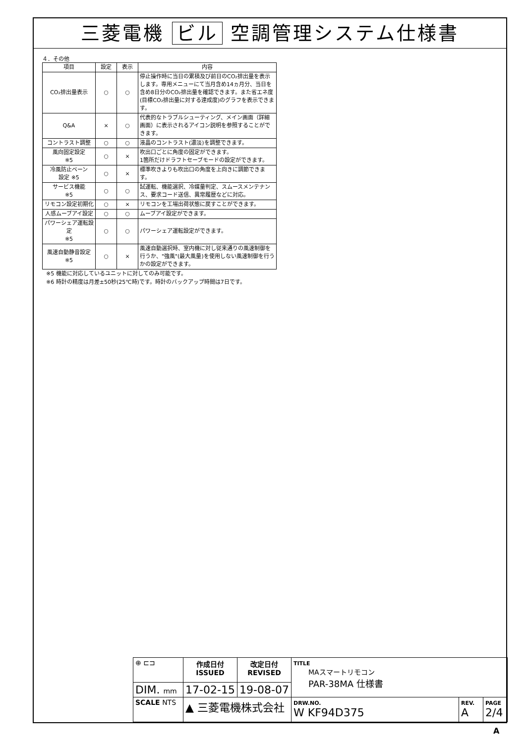三菱電機 ビル 空調管理システム仕様書
４．その他
| 項目 | 設定 | 表示 | 内容 |
| --- | --- | --- | --- |
| CO₂排出量表示 | ○ | ○ | 停止操作時に当日の累積及び前日のCO₂排出量を表示します。専用メニューにて当月含め14ヵ月分、当日を含め8日分のCO₂排出量を確認できます。また省エネ度(目標CO₂排出量に対する達成度)のグラフを表示できます。 |
| Q&A | × | ○ | 代表的なトラブルシューティング、メイン画面（詳細画面）に表示されるアイコン説明を参照することができます。 |
| コントラスト調整 | ○ | ○ | 液晶のコントラスト(濃淡)を調整できます。 |
| 風向固定設定 ※5 | ○ | × | 吹出口ごとに角度の固定ができます。 1箇所だけドラフトセーブモードの設定ができます。 |
| 冷風防止ベーン 設定 ※5 | ○ | × | 標準吹きよりも吹出口の角度を上向きに調節できます。 |
| サービス機能 ※5 | ○ | ○ | 試運転、機能選択、冷媒量判定、スムースメンテナンス、要求コード送信、異常履歴などに対応。 |
| リモコン設定初期化 | ○ | × | リモコンを工場出荷状態に戻すことができます。 |
| 人感ムーブアイ設定 | ○ | ○ | ムーブアイ設定ができます。 |
| パワーシェア運転設定 ※5 | ○ | ○ | パワーシェア運転設定ができます。 |
| 風速自動静音設定 ※5 | ○ | × | 風速自動選択時、室内機に対し従来通りの風速制御を行うか、"強風"(最大風量)を使用しない風速制御を行うかの設定ができます。 |
※5 機能に対応しているユニットに対してのみ可能です。
※6 時計の精度は月差±50秒(25℃時)です。時計のバックアップ時間は7日です。
| ⊕ ⊏⊐ | 作成日付 ISSUED | 改定日付 REVISED | TITLE MAスマートリモコン PAR-38MA 仕様書 | | |
| DIM. mm | 17-02-15 | 19-08-07 | | | |
| SCALE NTS | ▲ 三菱電機株式会社 | | DRW.NO. W KF94D375 | REV. A | PAGE 2/4 |
A